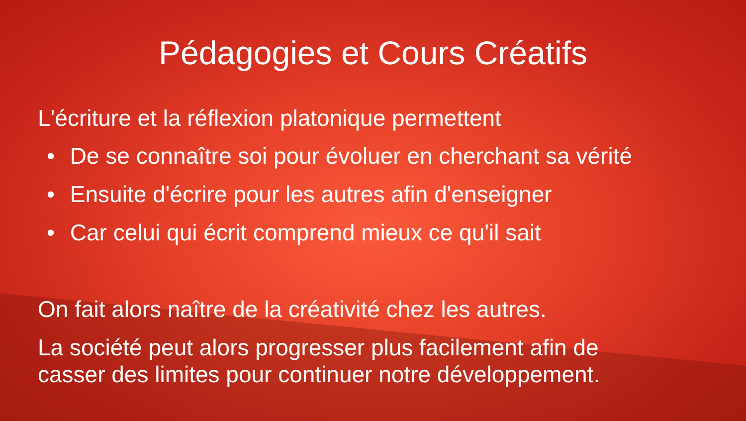Pédagogies et Cours Créatifs
L'écriture et la réflexion platonique permettent
• De se connaître soi pour évoluer en cherchant sa vérité
• Ensuite d'écrire pour les autres afin d'enseigner
• Car celui qui écrit comprend mieux ce qu'il sait
On fait alors naître de la créativité chez les autres.
La société peut alors progresser plus facilement afin de
casser des limites pour continuer notre développement.